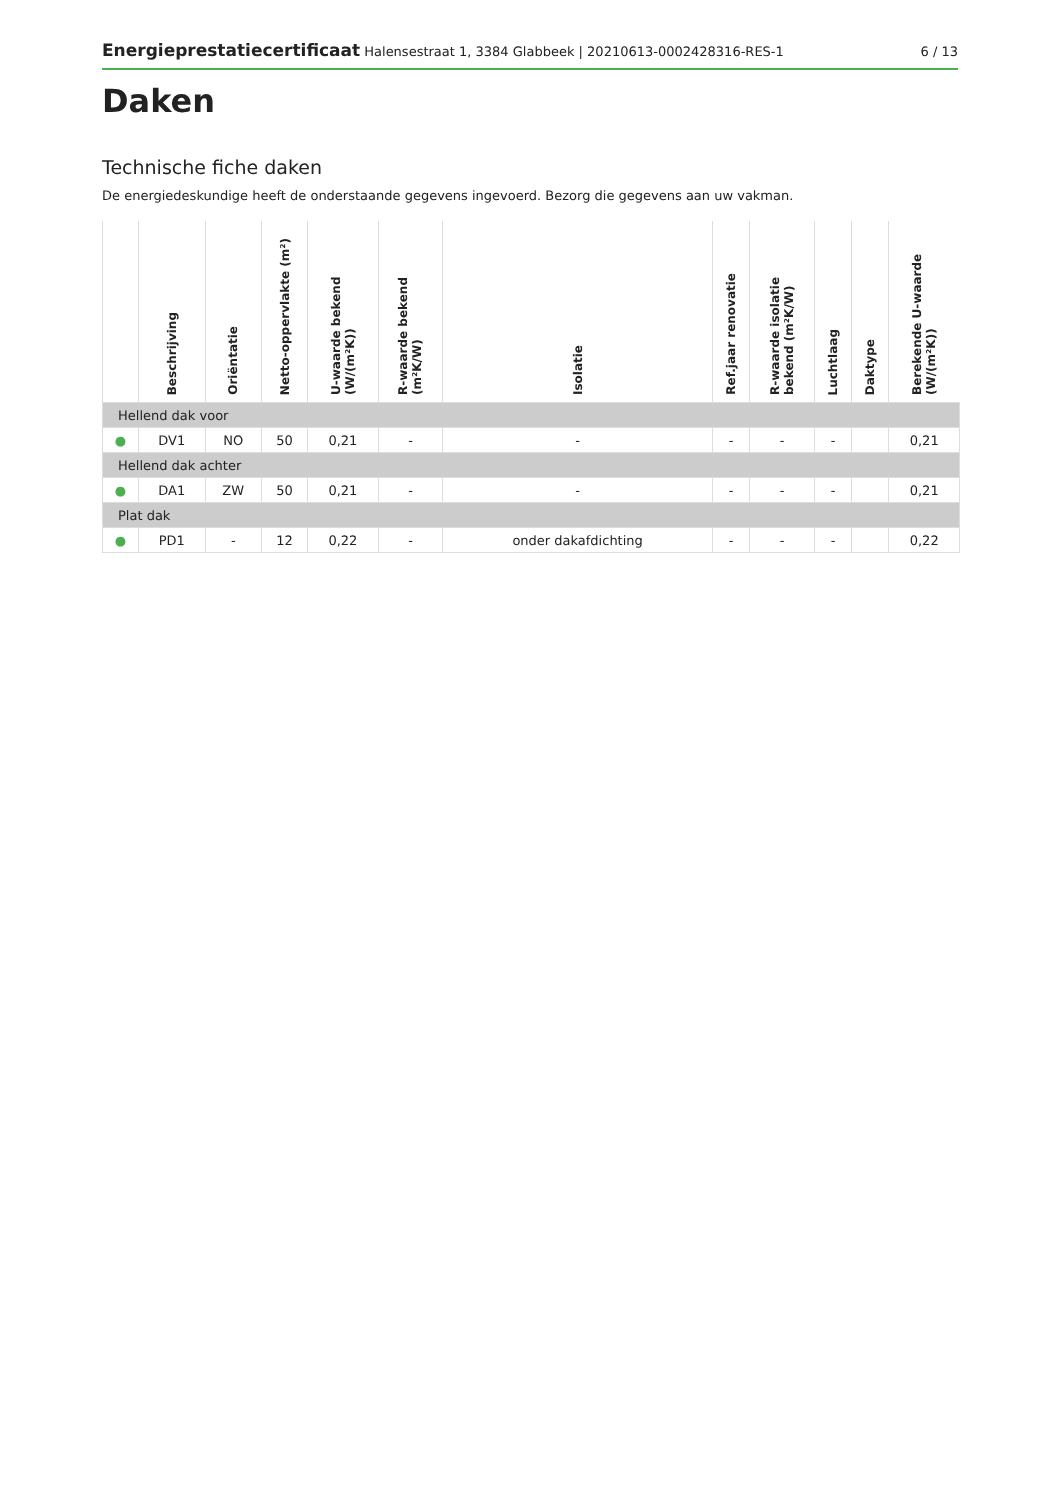Energieprestatiecertificaat Halensestraat 1, 3384 Glabbeek | 20210613-0002428316-RES-1
6 / 13
Daken
Technische fiche daken
De energiedeskundige heeft de onderstaande gegevens ingevoerd. Bezorg die gegevens aan uw vakman.
| | Beschrijving | Oriëntatie | Netto-oppervlakte (m²) | U-waarde bekend (W/(m²K)) | R-waarde bekend (m²K/W) | Isolatie | Ref.jaar renovatie | R-waarde isolatie bekend (m²K/W) | Luchtlaag | Daktype | Berekende U-waarde (W/(m²K)) |
| --- | --- | --- | --- | --- | --- | --- | --- | --- | --- | --- | --- |
| Hellend dak voor | | | | | | | | | | | |
| ● | DV1 | NO | 50 | 0,21 | - | - | - | - | - | | 0,21 |
| Hellend dak achter | | | | | | | | | | | |
| ● | DA1 | ZW | 50 | 0,21 | - | - | - | - | - | | 0,21 |
| Plat dak | | | | | | | | | | | |
| ● | PD1 | - | 12 | 0,22 | - | onder dakafdichting | - | - | - | | 0,22 |